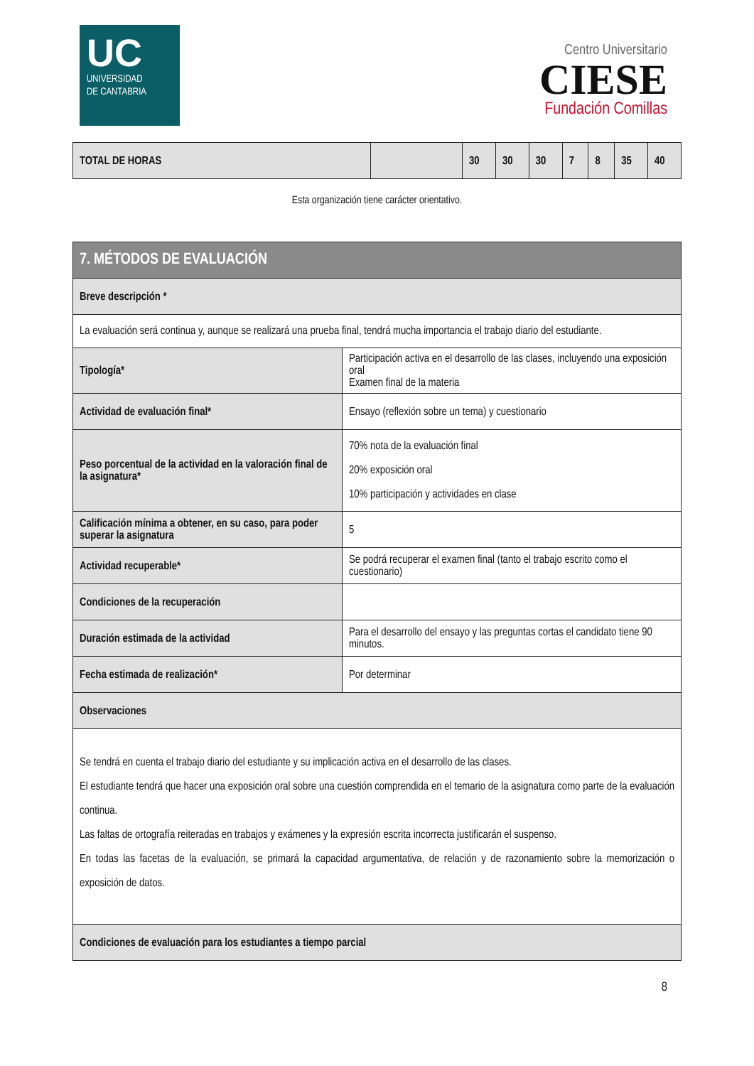UC
UNIVERSIDAD
DE CANTABRIA
Centro Universitario
CIESE
Fundación Comillas
| TOTAL DE HORAS | | 30 | 30 | 30 | 7 | 8 | 35 | 40 |
Esta organización tiene carácter orientativo.
| 7. MÉTODOS DE EVALUACIÓN | |
| Breve descripción * | |
| La evaluación será continua y, aunque se realizará una prueba final, tendrá mucha importancia el trabajo diario del estudiante. | |
| Tipología* | Participación activa en el desarrollo de las clases, incluyendo una exposición oral Examen final de la materia |
| Actividad de evaluación final* | Ensayo (reflexión sobre un tema) y cuestionario |
| Peso porcentual de la actividad en la valoración final de la asignatura* | 70% nota de la evaluación final 20% exposición oral 10% participación y actividades en clase |
| Calificación mínima a obtener, en su caso, para poder superar la asignatura | 5 |
| Actividad recuperable* | Se podrá recuperar el examen final (tanto el trabajo escrito como el cuestionario) |
| Condiciones de la recuperación | |
| Duración estimada de la actividad | Para el desarrollo del ensayo y las preguntas cortas el candidato tiene 90 minutos. |
| Fecha estimada de realización* | Por determinar |
| Observaciones | |
| Se tendrá en cuenta el trabajo diario del estudiante y su implicación activa en el desarrollo de las clases. El estudiante tendrá que hacer una exposición oral sobre una cuestión comprendida en el temario de la asignatura como parte de la evaluación continua. Las faltas de ortografía reiteradas en trabajos y exámenes y la expresión escrita incorrecta justificarán el suspenso. En todas las facetas de la evaluación, se primará la capacidad argumentativa, de relación y de razonamiento sobre la memorización o exposición de datos. | |
| Condiciones de evaluación para los estudiantes a tiempo parcial | |
8